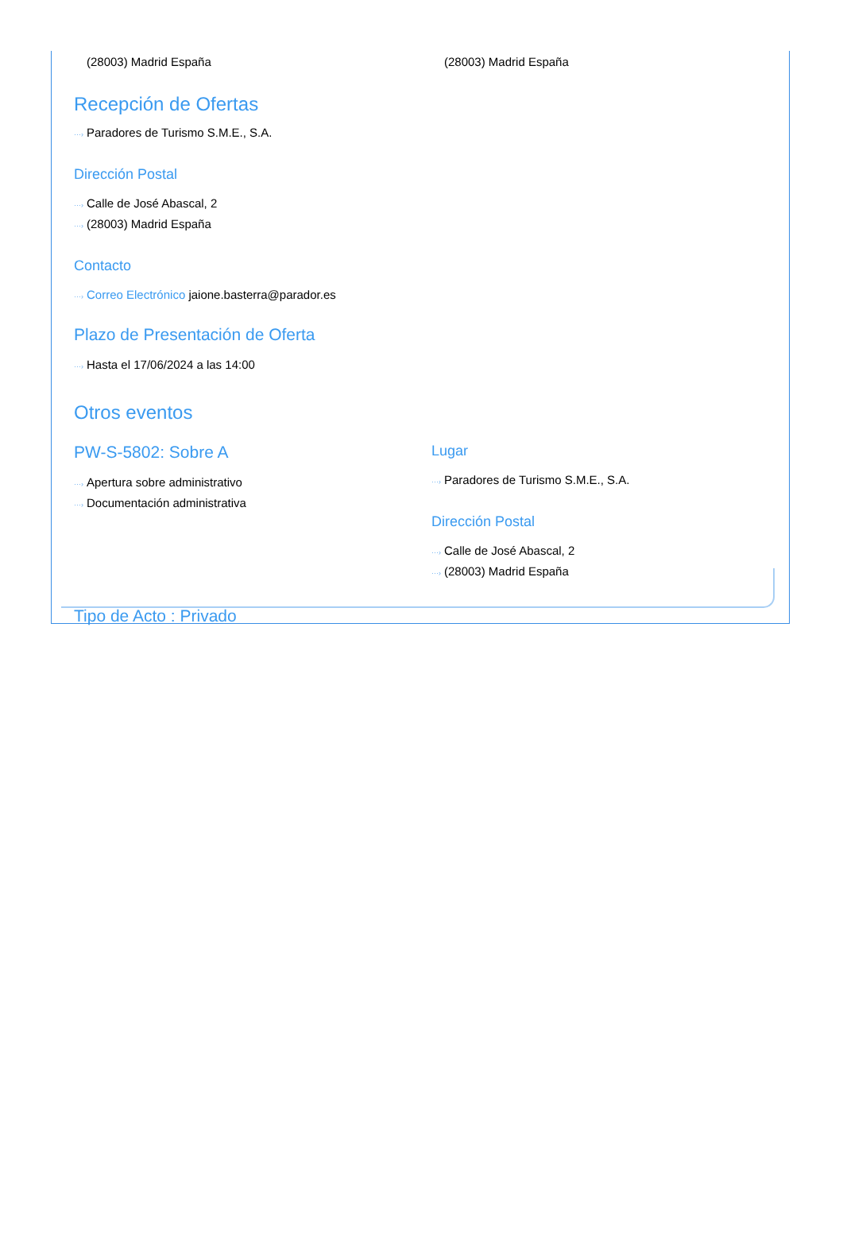(28003) Madrid España (28003) Madrid España
Recepción de Ofertas
···› Paradores de Turismo S.M.E., S.A.
Dirección Postal
···› Calle de José Abascal, 2
···› (28003) Madrid España
Contacto
···› Correo Electrónico jaione.basterra@parador.es
Plazo de Presentación de Oferta
···› Hasta el 17/06/2024 a las 14:00
Otros eventos
PW-S-5802: Sobre A
···› Apertura sobre administrativo
···› Documentación administrativa
Lugar
···› Paradores de Turismo S.M.E., S.A.
Dirección Postal
···› Calle de José Abascal, 2
···› (28003) Madrid España
Tipo de Acto : Privado